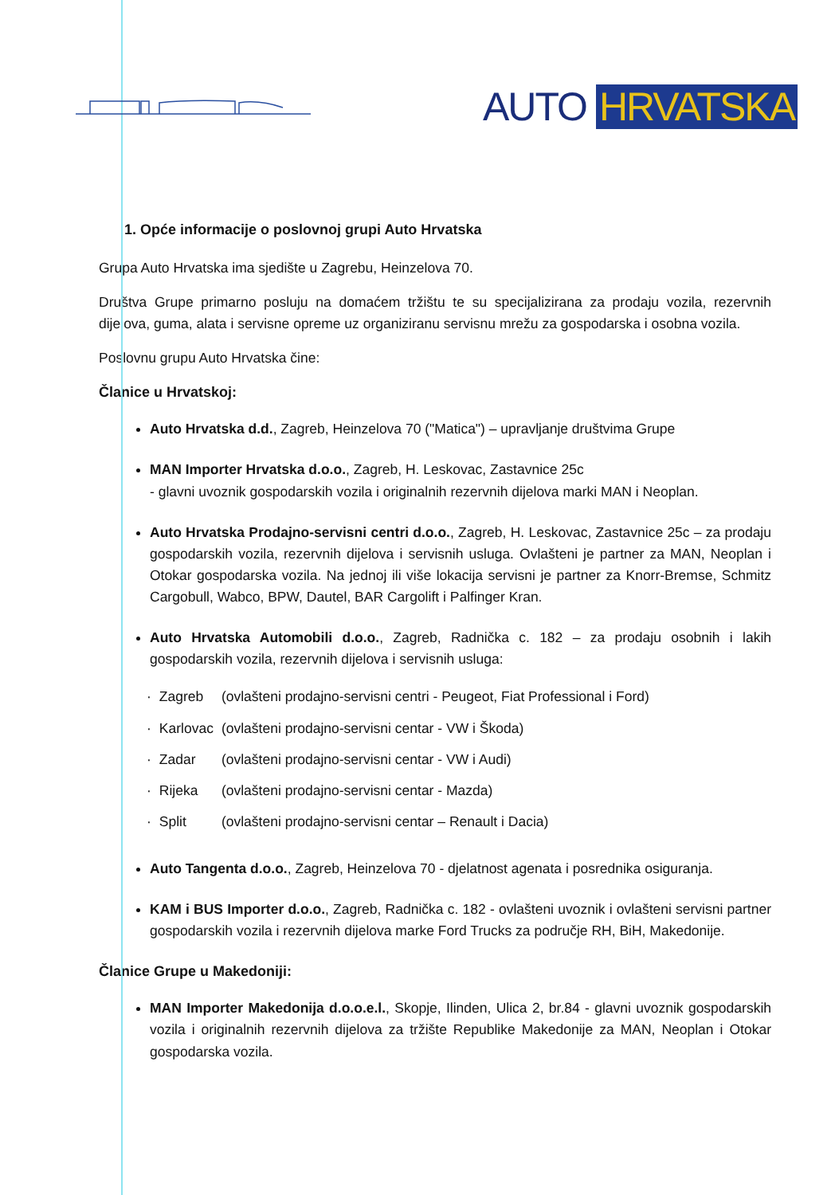AUTO HRVATSKA
1. Opće informacije o poslovnoj grupi Auto Hrvatska
Grupa Auto Hrvatska ima sjedište u Zagrebu, Heinzelova 70.
Društva Grupe primarno posluju na domaćem tržištu te su specijalizirana za prodaju vozila, rezervnih dijelova, guma, alata i servisne opreme uz organiziranu servisnu mrežu za gospodarska i osobna vozila.
Poslovnu grupu Auto Hrvatska čine:
Članice u Hrvatskoj:
Auto Hrvatska d.d., Zagreb, Heinzelova 70 ("Matica") – upravljanje društvima Grupe
MAN Importer Hrvatska d.o.o., Zagreb, H. Leskovac, Zastavnice 25c
- glavni uvoznik gospodarskih vozila i originalnih rezervnih dijelova marki MAN i Neoplan.
Auto Hrvatska Prodajno-servisni centri d.o.o., Zagreb, H. Leskovac, Zastavnice 25c – za prodaju gospodarskih vozila, rezervnih dijelova i servisnih usluga. Ovlašteni je partner za MAN, Neoplan i Otokar gospodarska vozila. Na jednoj ili više lokacija servisni je partner za Knorr-Bremse, Schmitz Cargobull, Wabco, BPW, Dautel, BAR Cargolift i Palfinger Kran.
Auto Hrvatska Automobili d.o.o., Zagreb, Radnička c. 182 – za prodaju osobnih i lakih gospodarskih vozila, rezervnih dijelova i servisnih usluga:
| · | Zagreb | (ovlašteni prodajno-servisni centri - Peugeot, Fiat Professional i Ford) |
| · | Karlovac | (ovlašteni prodajno-servisni centar - VW i Škoda) |
| · | Zadar | (ovlašteni prodajno-servisni centar - VW i Audi) |
| · | Rijeka | (ovlašteni prodajno-servisni centar - Mazda) |
| · | Split | (ovlašteni prodajno-servisni centar – Renault i Dacia) |
Auto Tangenta d.o.o., Zagreb, Heinzelova 70 - djelatnost agenata i posrednika osiguranja.
KAM i BUS Importer d.o.o., Zagreb, Radnička c. 182 - ovlašteni uvoznik i ovlašteni servisni partner gospodarskih vozila i rezervnih dijelova marke Ford Trucks za područje RH, BiH, Makedonije.
Članice Grupe u Makedoniji:
MAN Importer Makedonija d.o.o.e.l., Skopje, Ilinden, Ulica 2, br.84 - glavni uvoznik gospodarskih vozila i originalnih rezervnih dijelova za tržište Republike Makedonije za MAN, Neoplan i Otokar gospodarska vozila.